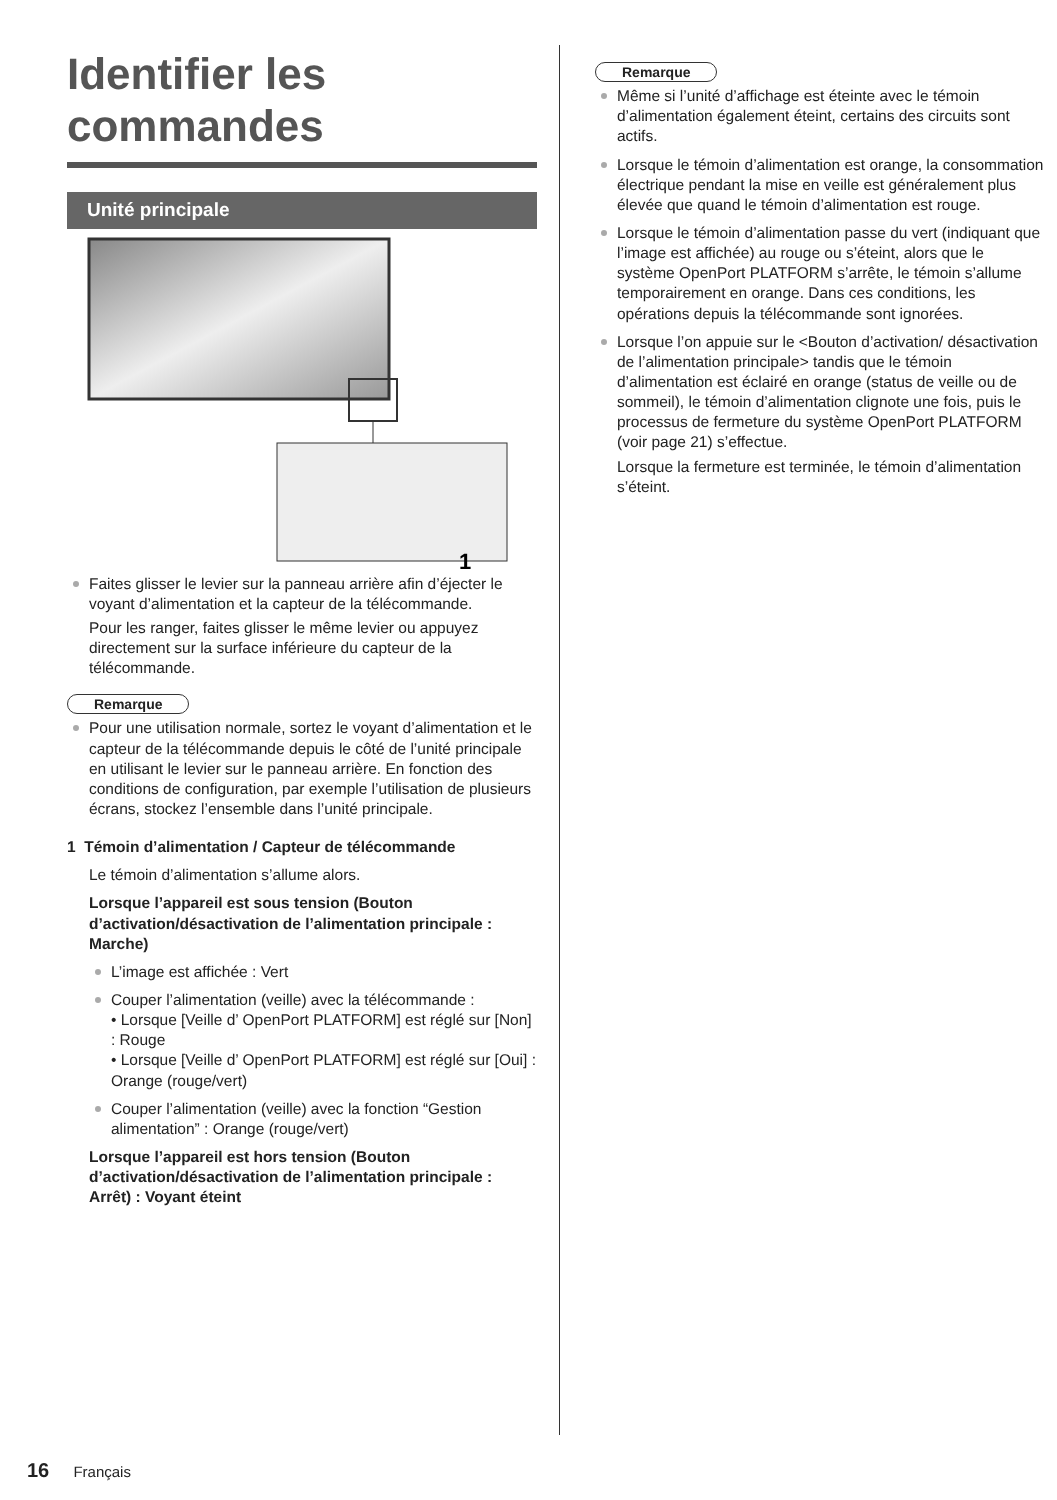Identifier les commandes
Unité principale
1
Faites glisser le levier sur la panneau arrière afin d’éjecter le voyant d’alimentation et la capteur de la télécommande.
Pour les ranger, faites glisser le même levier ou appuyez directement sur la surface inférieure du capteur de la télécommande.
Remarque
Pour une utilisation normale, sortez le voyant d’alimentation et le capteur de la télécommande depuis le côté de l’unité principale en utilisant le levier sur le panneau arrière. En fonction des conditions de configuration, par exemple l’utilisation de plusieurs écrans, stockez l’ensemble dans l’unité principale.
1 Témoin d’alimentation / Capteur de télécommande
Le témoin d’alimentation s’allume alors.
Lorsque l’appareil est sous tension (Bouton d’activation/désactivation de l’alimentation principale : Marche)
L’image est affichée : Vert
Couper l’alimentation (veille) avec la télécommande :
• Lorsque [Veille d’ OpenPort PLATFORM] est réglé sur [Non] : Rouge
• Lorsque [Veille d’ OpenPort PLATFORM] est réglé sur [Oui] : Orange (rouge/vert)
Couper l’alimentation (veille) avec la fonction “Gestion alimentation” : Orange (rouge/vert)
Lorsque l’appareil est hors tension (Bouton d’activation/désactivation de l’alimentation principale : Arrêt) : Voyant éteint
Remarque
Même si l’unité d’affichage est éteinte avec le témoin d’alimentation également éteint, certains des circuits sont actifs.
Lorsque le témoin d’alimentation est orange, la consommation électrique pendant la mise en veille est généralement plus élevée que quand le témoin d’alimentation est rouge.
Lorsque le témoin d’alimentation passe du vert (indiquant que l’image est affichée) au rouge ou s’éteint, alors que le système OpenPort PLATFORM s’arrête, le témoin s’allume temporairement en orange. Dans ces conditions, les opérations depuis la télécommande sont ignorées.
Lorsque l’on appuie sur le <Bouton d’activation/ désactivation de l’alimentation principale> tandis que le témoin d’alimentation est éclairé en orange (status de veille ou de sommeil), le témoin d’alimentation clignote une fois, puis le processus de fermeture du système OpenPort PLATFORM (voir page 21) s’effectue.
Lorsque la fermeture est terminée, le témoin d’alimentation s’éteint.
16 Français